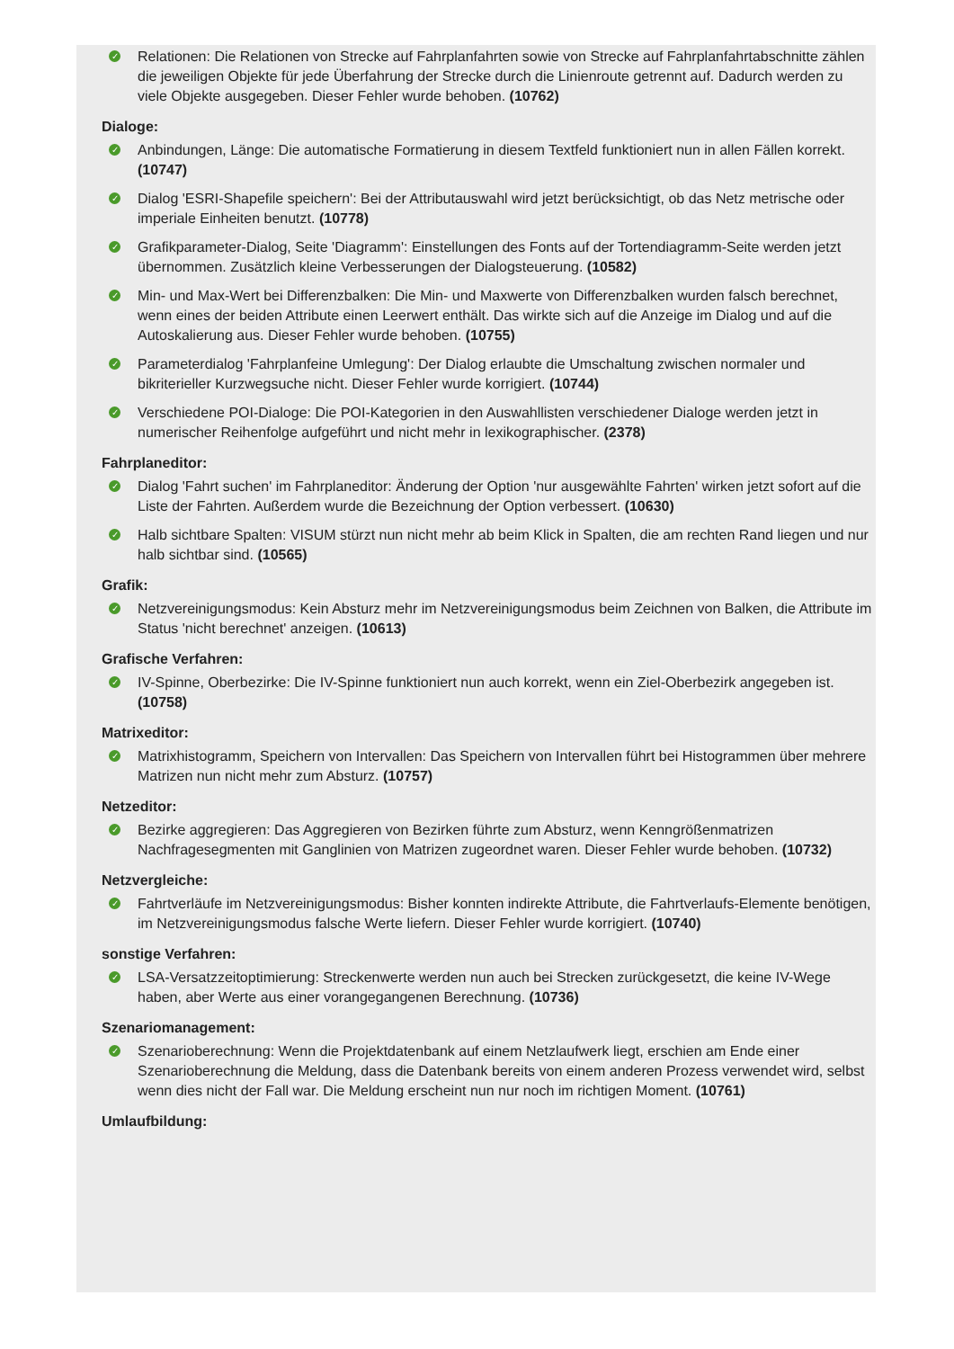✓ Relationen: Die Relationen von Strecke auf Fahrplanfahrten sowie von Strecke auf Fahrplanfahrtabschnitte zählen die jeweiligen Objekte für jede Überfahrung der Strecke durch die Linienroute getrennt auf. Dadurch werden zu viele Objekte ausgegeben. Dieser Fehler wurde behoben. (10762)
Dialoge:
✓ Anbindungen, Länge: Die automatische Formatierung in diesem Textfeld funktioniert nun in allen Fällen korrekt. (10747)
✓ Dialog 'ESRI-Shapefile speichern': Bei der Attributauswahl wird jetzt berücksichtigt, ob das Netz metrische oder imperiale Einheiten benutzt. (10778)
✓ Grafikparameter-Dialog, Seite 'Diagramm': Einstellungen des Fonts auf der Tortendiagramm-Seite werden jetzt übernommen. Zusätzlich kleine Verbesserungen der Dialogsteuerung. (10582)
✓ Min- und Max-Wert bei Differenzbalken: Die Min- und Maxwerte von Differenzbalken wurden falsch berechnet, wenn eines der beiden Attribute einen Leerwert enthält. Das wirkte sich auf die Anzeige im Dialog und auf die Autoskalierung aus. Dieser Fehler wurde behoben. (10755)
✓ Parameterdialog 'Fahrplanfeine Umlegung': Der Dialog erlaubte die Umschaltung zwischen normaler und bikriterieller Kurzwegsuche nicht. Dieser Fehler wurde korrigiert. (10744)
✓ Verschiedene POI-Dialoge: Die POI-Kategorien in den Auswahllisten verschiedener Dialoge werden jetzt in numerischer Reihenfolge aufgeführt und nicht mehr in lexikographischer. (2378)
Fahrplaneditor:
✓ Dialog 'Fahrt suchen' im Fahrplaneditor: Änderung der Option 'nur ausgewählte Fahrten' wirken jetzt sofort auf die Liste der Fahrten. Außerdem wurde die Bezeichnung der Option verbessert. (10630)
✓ Halb sichtbare Spalten: VISUM stürzt nun nicht mehr ab beim Klick in Spalten, die am rechten Rand liegen und nur halb sichtbar sind. (10565)
Grafik:
✓ Netzvereinigungsmodus: Kein Absturz mehr im Netzvereinigungsmodus beim Zeichnen von Balken, die Attribute im Status 'nicht berechnet' anzeigen. (10613)
Grafische Verfahren:
✓ IV-Spinne, Oberbezirke: Die IV-Spinne funktioniert nun auch korrekt, wenn ein Ziel-Oberbezirk angegeben ist. (10758)
Matrixeditor:
✓ Matrixhistogramm, Speichern von Intervallen: Das Speichern von Intervallen führt bei Histogrammen über mehrere Matrizen nun nicht mehr zum Absturz. (10757)
Netzeditor:
✓ Bezirke aggregieren: Das Aggregieren von Bezirken führte zum Absturz, wenn Kenngrößenmatrizen Nachfragesegmenten mit Ganglinien von Matrizen zugeordnet waren. Dieser Fehler wurde behoben. (10732)
Netzvergleiche:
✓ Fahrtverläufe im Netzvereinigungsmodus: Bisher konnten indirekte Attribute, die Fahrtverlaufs-Elemente benötigen, im Netzvereinigungsmodus falsche Werte liefern. Dieser Fehler wurde korrigiert. (10740)
sonstige Verfahren:
✓ LSA-Versatzzeitoptimierung: Streckenwerte werden nun auch bei Strecken zurückgesetzt, die keine IV-Wege haben, aber Werte aus einer vorangegangenen Berechnung. (10736)
Szenariomanagement:
✓ Szenarioberechnung: Wenn die Projektdatenbank auf einem Netzlaufwerk liegt, erschien am Ende einer Szenarioberechnung die Meldung, dass die Datenbank bereits von einem anderen Prozess verwendet wird, selbst wenn dies nicht der Fall war. Die Meldung erscheint nun nur noch im richtigen Moment. (10761)
Umlaufbildung: